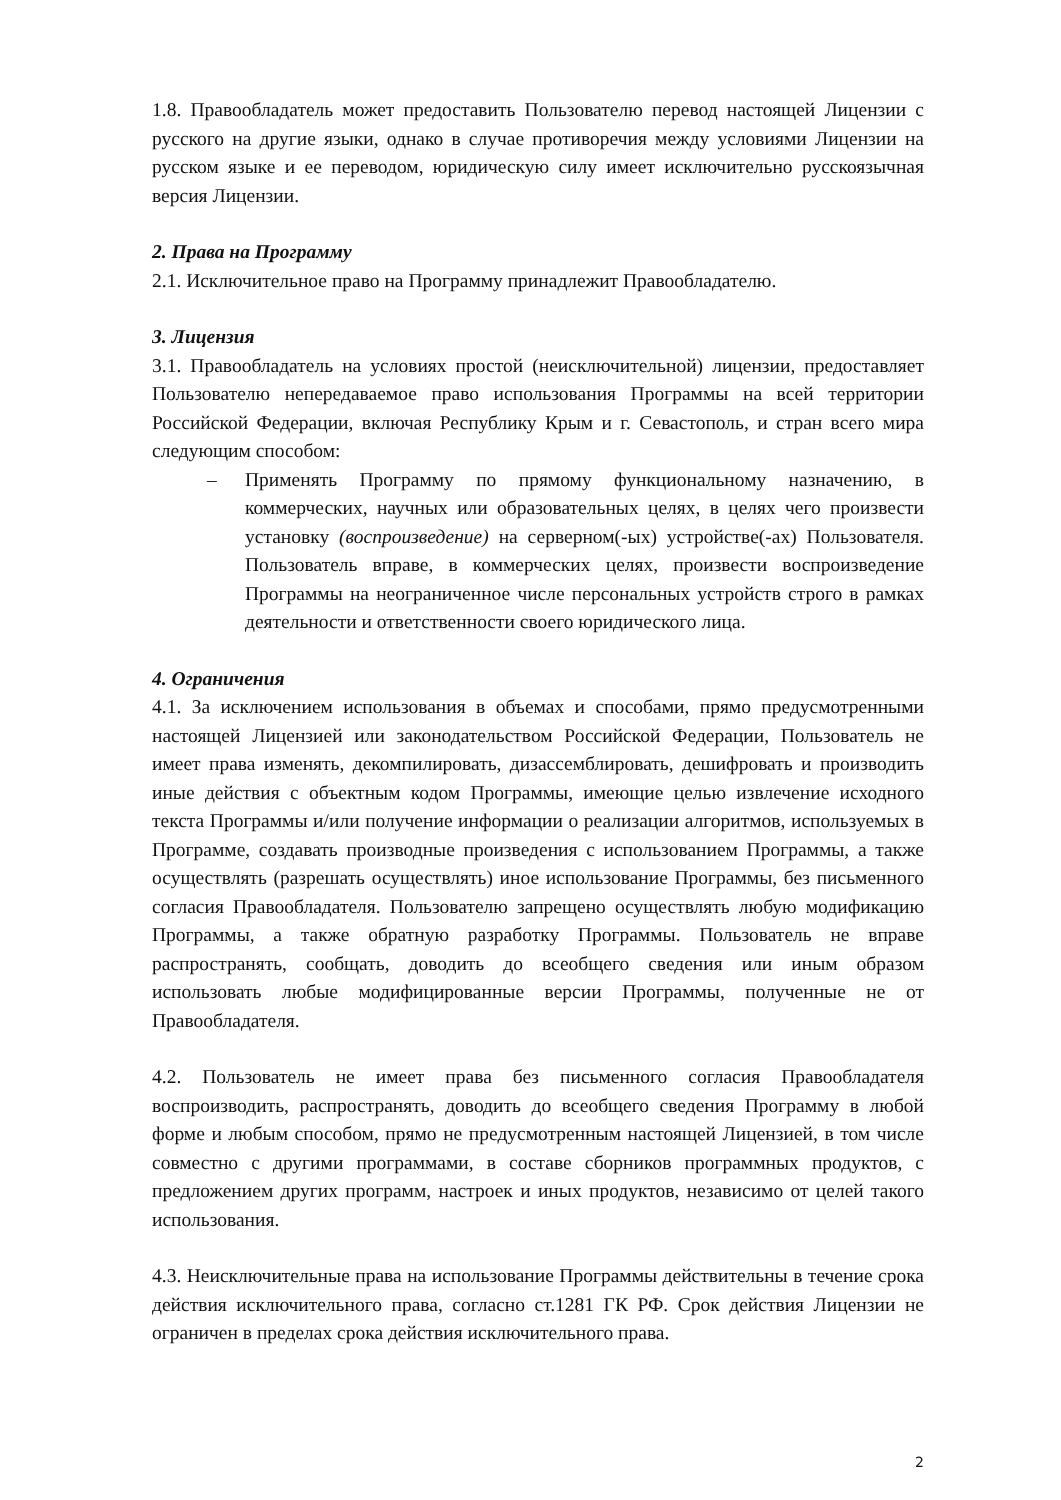1.8. Правообладатель может предоставить Пользователю перевод настоящей Лицензии с русского на другие языки, однако в случае противоречия между условиями Лицензии на русском языке и ее переводом, юридическую силу имеет исключительно русскоязычная версия Лицензии.
2. Права на Программу
2.1. Исключительное право на Программу принадлежит Правообладателю.
3. Лицензия
3.1. Правообладатель на условиях простой (неисключительной) лицензии, предоставляет Пользователю непередаваемое право использования Программы на всей территории Российской Федерации, включая Республику Крым и г. Севастополь, и стран всего мира следующим способом:
– Применять Программу по прямому функциональному назначению, в коммерческих, научных или образовательных целях, в целях чего произвести установку (воспроизведение) на серверном(-ых) устройстве(-ах) Пользователя. Пользователь вправе, в коммерческих целях, произвести воспроизведение Программы на неограниченное числе персональных устройств строго в рамках деятельности и ответственности своего юридического лица.
4. Ограничения
4.1. За исключением использования в объемах и способами, прямо предусмотренными настоящей Лицензией или законодательством Российской Федерации, Пользователь не имеет права изменять, декомпилировать, дизассемблировать, дешифровать и производить иные действия с объектным кодом Программы, имеющие целью извлечение исходного текста Программы и/или получение информации о реализации алгоритмов, используемых в Программе, создавать производные произведения с использованием Программы, а также осуществлять (разрешать осуществлять) иное использование Программы, без письменного согласия Правообладателя. Пользователю запрещено осуществлять любую модификацию Программы, а также обратную разработку Программы. Пользователь не вправе распространять, сообщать, доводить до всеобщего сведения или иным образом использовать любые модифицированные версии Программы, полученные не от Правообладателя.
4.2. Пользователь не имеет права без письменного согласия Правообладателя воспроизводить, распространять, доводить до всеобщего сведения Программу в любой форме и любым способом, прямо не предусмотренным настоящей Лицензией, в том числе совместно с другими программами, в составе сборников программных продуктов, с предложением других программ, настроек и иных продуктов, независимо от целей такого использования.
4.3. Неисключительные права на использование Программы действительны в течение срока действия исключительного права, согласно ст.1281 ГК РФ. Срок действия Лицензии не ограничен в пределах срока действия исключительного права.
2